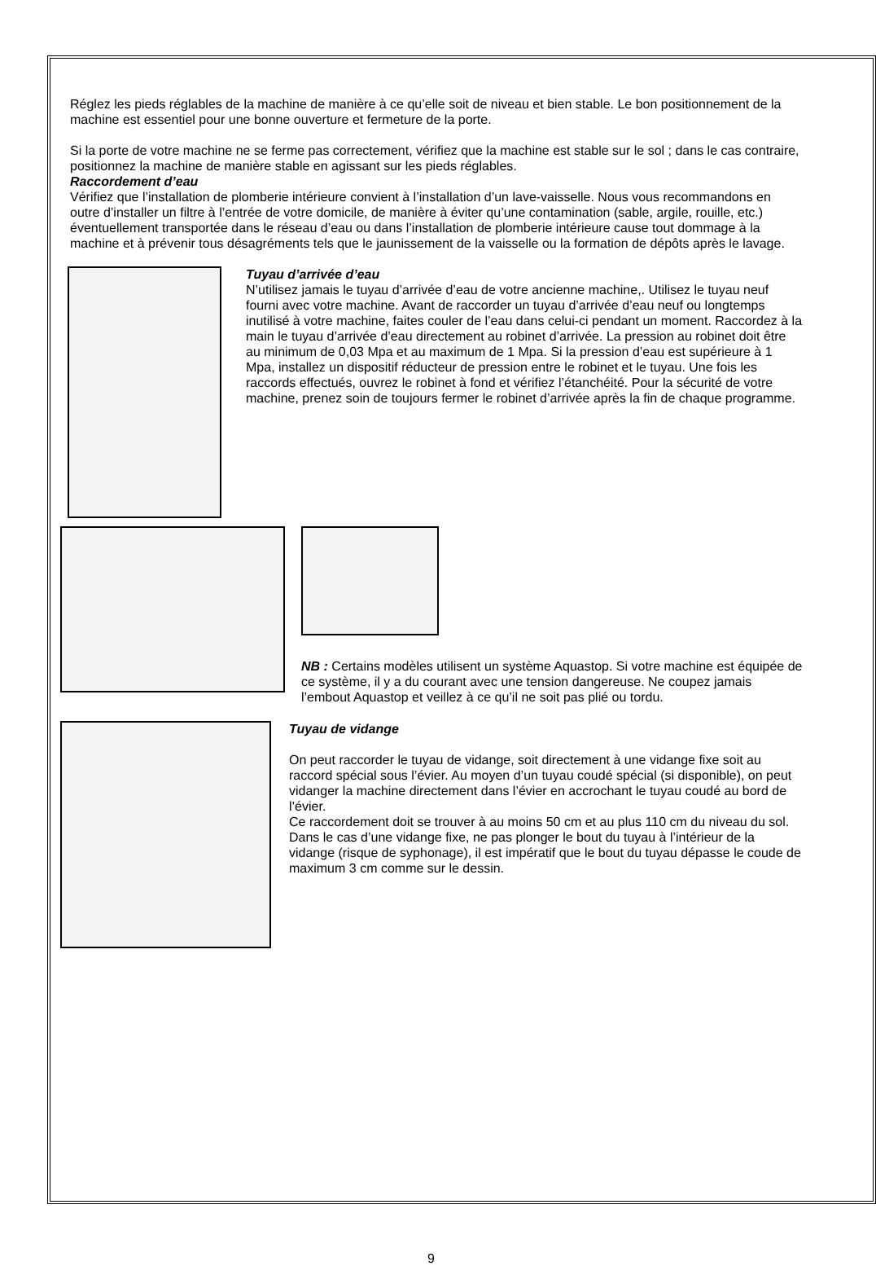Réglez les pieds réglables de la machine de manière à ce qu’elle soit de niveau et bien stable. Le bon positionnement de la machine est essentiel pour une bonne ouverture et fermeture de la porte.
Si la porte de votre machine ne se ferme pas correctement, vérifiez que la machine est stable sur le sol ; dans le cas contraire, positionnez la machine de manière stable en agissant sur les pieds réglables.
Raccordement d’eau
Vérifiez que l’installation de plomberie intérieure convient à l’installation d’un lave-vaisselle. Nous vous recommandons en outre d’installer un filtre à l’entrée de votre domicile, de manière à éviter qu’une contamination (sable, argile, rouille, etc.) éventuellement transportée dans le réseau d’eau ou dans l’installation de plomberie intérieure cause tout dommage à la machine et à prévenir tous désagréments tels que le jaunissement de la vaisselle ou la formation de dépôts après le lavage.
Tuyau d’arrivée d’eau
N’utilisez jamais le tuyau d’arrivée d’eau de votre ancienne machine,. Utilisez le tuyau neuf fourni avec votre machine. Avant de raccorder un tuyau d’arrivée d’eau neuf ou longtemps inutilisé à votre machine, faites couler de l’eau dans celui-ci pendant un moment. Raccordez à la main le tuyau d’arrivée d’eau directement au robinet d’arrivée. La pression au robinet doit être au minimum de 0,03 Mpa et au maximum de 1 Mpa. Si la pression d’eau est supérieure à 1 Mpa, installez un dispositif réducteur de pression entre le robinet et le tuyau. Une fois les raccords effectués, ouvrez le robinet à fond et vérifiez l’étanchéité. Pour la sécurité de votre machine, prenez soin de toujours fermer le robinet d’arrivée après la fin de chaque programme.
NB : Certains modèles utilisent un système Aquastop. Si votre machine est équipée de ce système, il y a du courant avec une tension dangereuse. Ne coupez jamais l’embout Aquastop et veillez à ce qu’il ne soit pas plié ou tordu.
Tuyau de vidange
On peut raccorder le tuyau de vidange, soit directement à une vidange fixe soit au raccord spécial sous l’évier. Au moyen d’un tuyau coudé spécial (si disponible), on peut vidanger la machine directement dans l’évier en accrochant le tuyau coudé au bord de l’évier.
Ce raccordement doit se trouver à au moins 50 cm et au plus 110 cm du niveau du sol. Dans le cas d’une vidange fixe, ne pas plonger le bout du tuyau à l’intérieur de la vidange (risque de syphonage), il est impératif que le bout du tuyau dépasse le coude de maximum 3 cm comme sur le dessin.
9